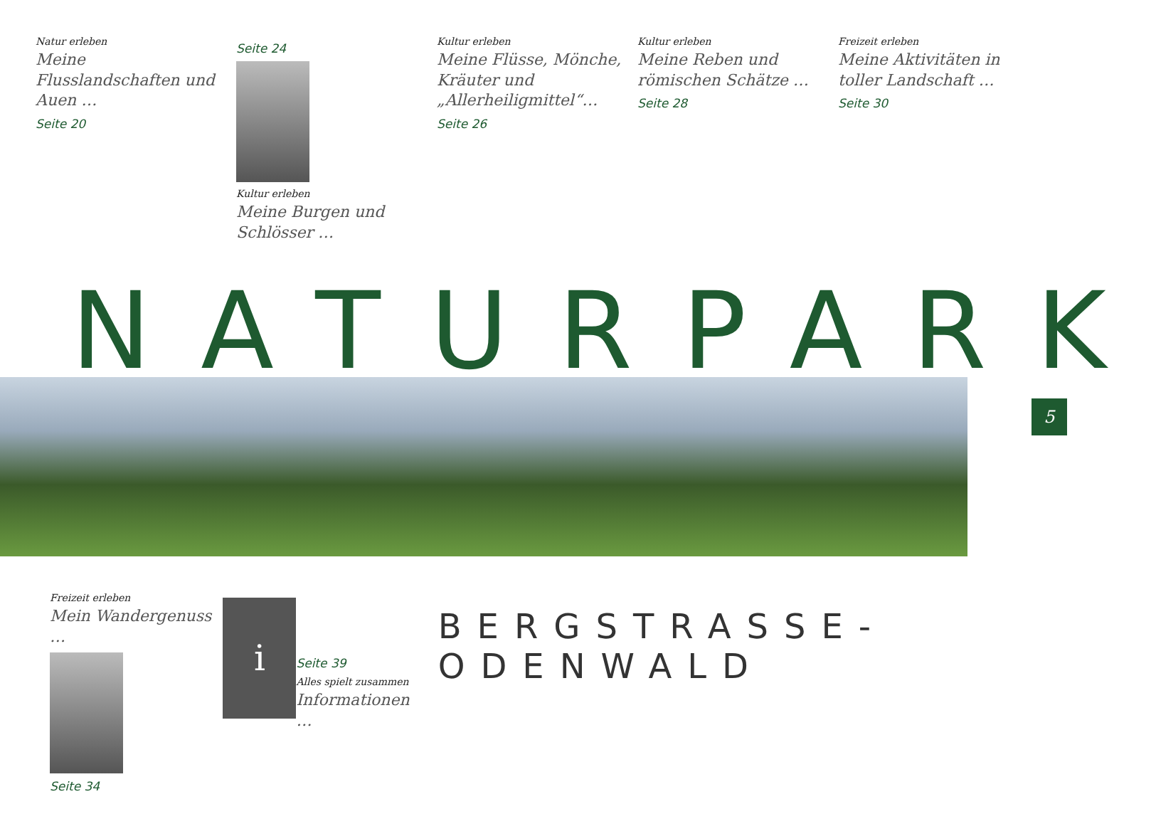Natur erleben
Meine Flusslandschaften und Auen …
Seite 20
Seite 24
Kultur erleben
Meine Burgen und Schlösser …
Kultur erleben
Meine Flüsse, Mönche, Kräuter und „Allerheiligmittel“…
Seite 26
Kultur erleben
Meine Reben und römischen Schätze …
Seite 28
Freizeit erleben
Meine Aktivitäten in toller Landschaft …
Seite 30
NATURPARK
Freizeit erleben
Mein Wandergenuss …
Seite 34
i
Seite 39
Alles spielt zusammen
Informationen …
BERGSTRASSE-ODENWALD
5